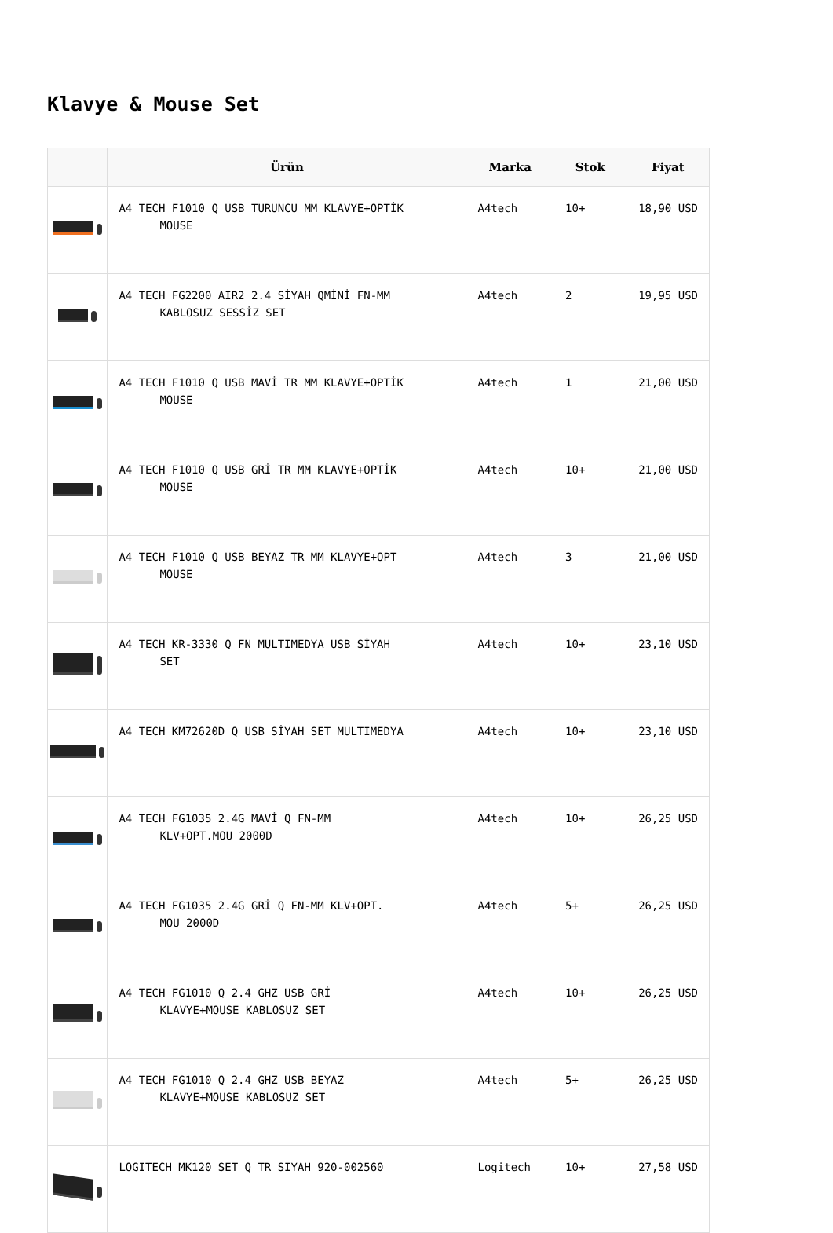Klavye & Mouse Set
| | Ürün | Marka | Stok | Fiyat |
| --- | --- | --- | --- | --- |
| | A4 TECH F1010 Q USB TURUNCU MM KLAVYE+OPTİK MOUSE | A4tech | 10+ | 18,90 USD |
| | A4 TECH FG2200 AIR2 2.4 SİYAH QMİNİ FN-MM KABLOSUZ SESSİZ SET | A4tech | 2 | 19,95 USD |
| | A4 TECH F1010 Q USB MAVİ TR MM KLAVYE+OPTİK MOUSE | A4tech | 1 | 21,00 USD |
| | A4 TECH F1010 Q USB GRİ TR MM KLAVYE+OPTİK MOUSE | A4tech | 10+ | 21,00 USD |
| | A4 TECH F1010 Q USB BEYAZ TR MM KLAVYE+OPT MOUSE | A4tech | 3 | 21,00 USD |
| | A4 TECH KR-3330 Q FN MULTIMEDYA USB SİYAH SET | A4tech | 10+ | 23,10 USD |
| | A4 TECH KM72620D Q USB SİYAH SET MULTIMEDYA | A4tech | 10+ | 23,10 USD |
| | A4 TECH FG1035 2.4G MAVİ Q FN-MM KLV+OPT.MOU 2000D | A4tech | 10+ | 26,25 USD |
| | A4 TECH FG1035 2.4G GRİ Q FN-MM KLV+OPT. MOU 2000D | A4tech | 5+ | 26,25 USD |
| | A4 TECH FG1010 Q 2.4 GHZ USB GRİ KLAVYE+MOUSE KABLOSUZ SET | A4tech | 10+ | 26,25 USD |
| | A4 TECH FG1010 Q 2.4 GHZ USB BEYAZ KLAVYE+MOUSE KABLOSUZ SET | A4tech | 5+ | 26,25 USD |
| | LOGITECH MK120 SET Q TR SIYAH 920-002560 | Logitech | 10+ | 27,58 USD |